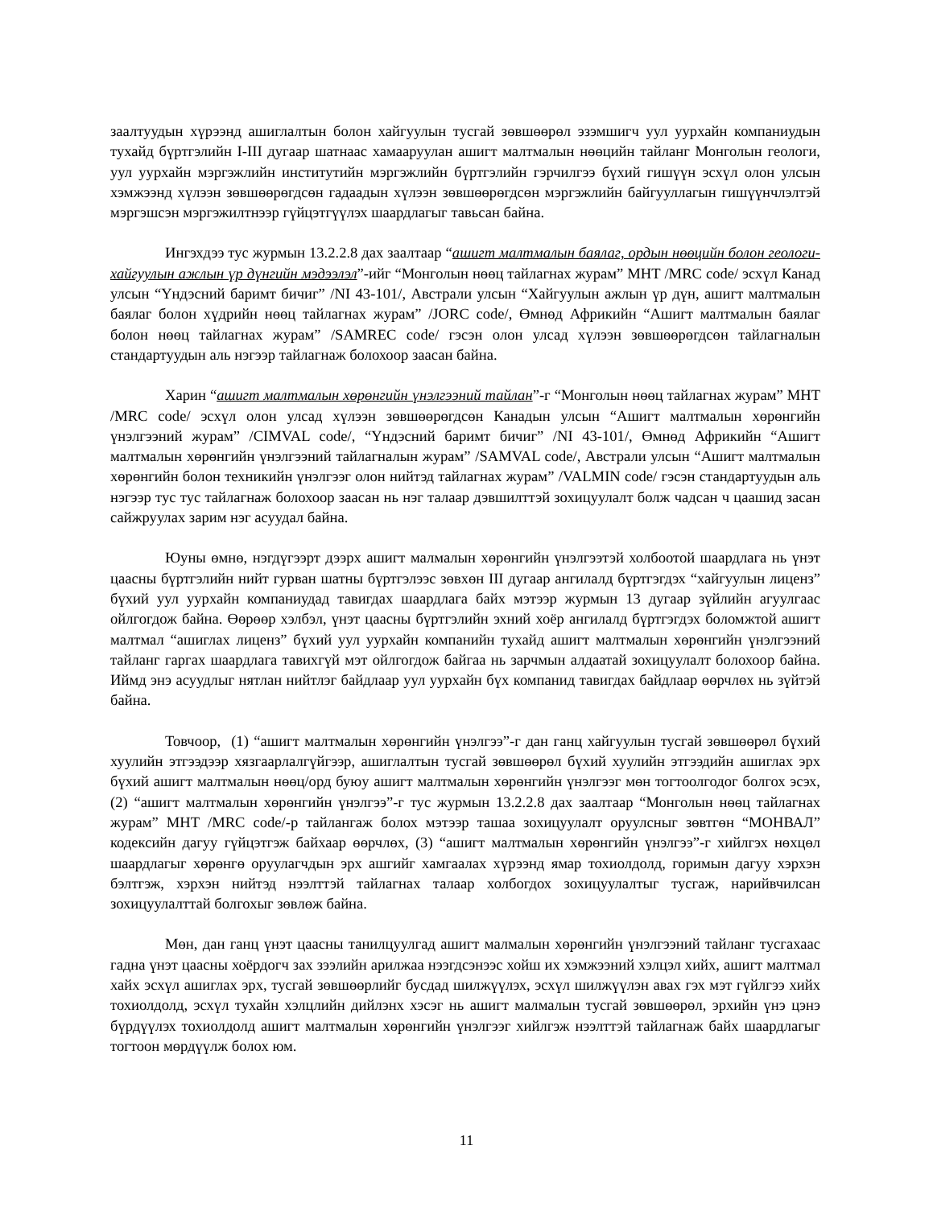заалтуудын хүрээнд ашиглалтын болон хайгуулын тусгай зөвшөөрөл эзэмшигч уул уурхайн компаниудын тухайд бүртгэлийн I-III дугаар шатнаас хамааруулан ашигт малтмалын нөөцийн тайланг Монголын геологи, уул уурхайн мэргэжлийн институтийн мэргэжлийн бүртгэлийн гэрчилгээ бүхий гишүүн эсхүл олон улсын хэмжээнд хүлээн зөвшөөрөгдсөн гадаадын хүлээн зөвшөөрөгдсөн мэргэжлийн байгууллагын гишүүнчлэлтэй мэргэшсэн мэргэжилтнээр гүйцэтгүүлэх шаардлагыг тавьсан байна.
Ингэхдээ тус журмын 13.2.2.8 дах заалтаар “ашигт малтмалын баялаг, ордын нөөцийн болон геологи-хайгуулын ажлын үр дүнгийн мэдээлэл”-ийг “Монголын нөөц тайлагнах журам” МНТ /MRC code/ эсхүл Канад улсын “Үндэсний баримт бичиг” /NI 43-101/, Австрали улсын “Хайгуулын ажлын үр дүн, ашигт малтмалын баялаг болон хүдрийн нөөц тайлагнах журам” /JORC code/, Өмнөд Африкийн “Ашигт малтмалын баялаг болон нөөц тайлагнах журам” /SAMREC code/ гэсэн олон улсад хүлээн зөвшөөрөгдсөн тайлагналын стандартуудын аль нэгээр тайлагнаж болохоор заасан байна.
Харин “ашигт малтмалын хөрөнгийн үнэлгээний тайлан”-г “Монголын нөөц тайлагнах журам” МНТ /MRC code/ эсхүл олон улсад хүлээн зөвшөөрөгдсөн Канадын улсын “Ашигт малтмалын хөрөнгийн үнэлгээний журам” /CIMVAL code/, “Үндэсний баримт бичиг” /NI 43-101/, Өмнөд Африкийн “Ашигт малтмалын хөрөнгийн үнэлгээний тайлагналын журам” /SAMVAL code/, Австрали улсын “Ашигт малтмалын хөрөнгийн болон техникийн үнэлгээг олон нийтэд тайлагнах журам” /VALMIN code/ гэсэн стандартуудын аль нэгээр тус тус тайлагнаж болохоор заасан нь нэг талаар дэвшилттэй зохицуулалт болж чадсан ч цаашид засан сайжруулах зарим нэг асуудал байна.
Юуны өмнө, нэгдүгээрт дээрх ашигт малмалын хөрөнгийн үнэлгээтэй холбоотой шаардлага нь үнэт цаасны бүртгэлийн нийт гурван шатны бүртгэлээс зөвхөн III дугаар ангилалд бүртгэгдэх “хайгуулын лиценз” бүхий уул уурхайн компаниудад тавигдах шаардлага байх мэтээр журмын 13 дугаар зүйлийн агуулгаас ойлгогдож байна. Өөрөөр хэлбэл, үнэт цаасны бүртгэлийн эхний хоёр ангилалд бүртгэгдэх боломжтой ашигт малтмал “ашиглах лиценз” бүхий уул уурхайн компанийн тухайд ашигт малтмалын хөрөнгийн үнэлгээний тайланг гаргах шаардлага тавихгүй мэт ойлгогдож байгаа нь зарчмын алдаатай зохицуулалт болохоор байна. Иймд энэ асуудлыг нятлан нийтлэг байдлаар уул уурхайн бүх компанид тавигдах байдлаар өөрчлөх нь зүйтэй байна.
Товчоор, (1) “ашигт малтмалын хөрөнгийн үнэлгээ”-г дан ганц хайгуулын тусгай зөвшөөрөл бүхий хуулийн этгээдээр хязгаарлалгүйгээр, ашиглалтын тусгай зөвшөөрөл бүхий хуулийн этгээдийн ашиглах эрх бүхий ашигт малтмалын нөөц/орд буюу ашигт малтмалын хөрөнгийн үнэлгээг мөн тогтоолгодог болгох эсэх, (2) “ашигт малтмалын хөрөнгийн үнэлгээ”-г тус журмын 13.2.2.8 дах заалтаар “Монголын нөөц тайлагнах журам” МНТ /MRC code/-р тайлангаж болох мэтээр ташаа зохицуулалт оруулсныг зөвтгөн “МОНВАЛ” кодексийн дагуу гүйцэтгэж байхаар өөрчлөх, (3) “ашигт малтмалын хөрөнгийн үнэлгээ”-г хийлгэх нөхцөл шаардлагыг хөрөнгө оруулагчдын эрх ашгийг хамгаалах хүрээнд ямар тохиолдолд, горимын дагуу хэрхэн бэлтгэж, хэрхэн нийтэд нээлттэй тайлагнах талаар холбогдох зохицуулалтыг тусгаж, нарийвчилсан зохицуулалттай болгохыг зөвлөж байна.
Мөн, дан ганц үнэт цаасны танилцуулгад ашигт малмалын хөрөнгийн үнэлгээний тайланг тусгахаас гадна үнэт цаасны хоёрдогч зах зээлийн арилжаа нээгдсэнээс хойш их хэмжээний хэлцэл хийх, ашигт малтмал хайх эсхүл ашиглах эрх, тусгай зөвшөөрлийг бусдад шилжүүлэх, эсхүл шилжүүлэн авах гэх мэт гүйлгээ хийх тохиолдолд, эсхүл тухайн хэлцлийн дийлэнх хэсэг нь ашигт малмалын тусгай зөвшөөрөл, эрхийн үнэ цэнэ бүрдүүлэх тохиолдолд ашигт малтмалын хөрөнгийн үнэлгээг хийлгэж нээлттэй тайлагнаж байх шаардлагыг тогтоон мөрдүүлж болох юм.
11